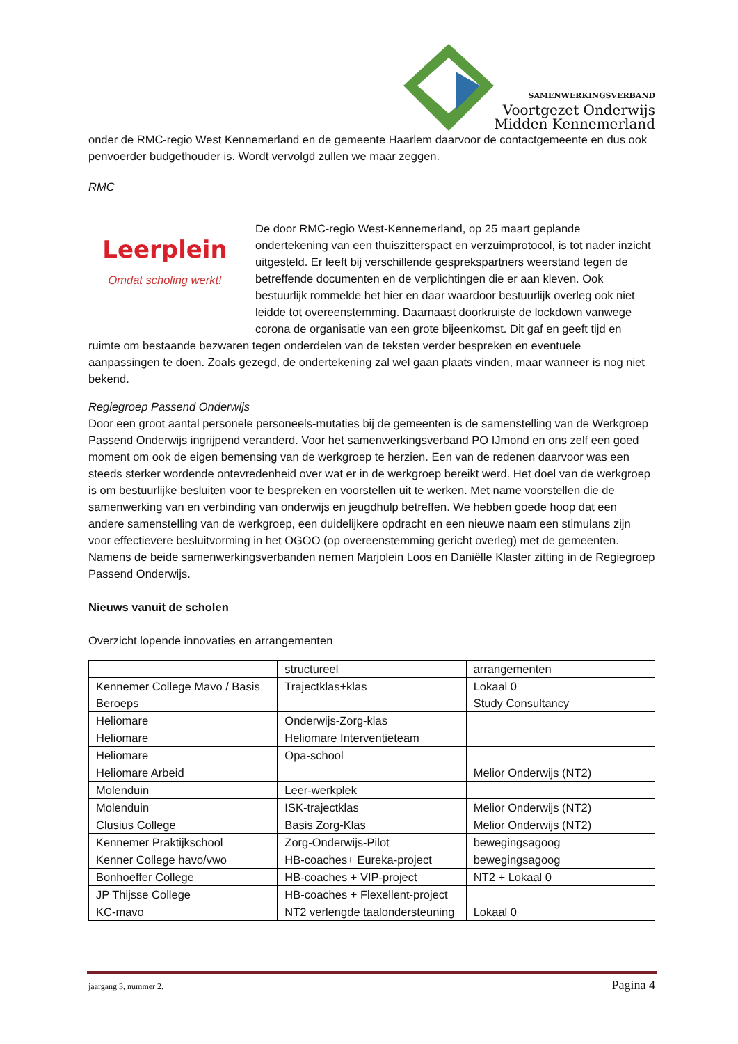SAMENWERKINGSVERBAND
Voortgezet Onderwijs
Midden Kennemerland
onder de RMC-regio West Kennemerland en de gemeente Haarlem daarvoor de contactgemeente en dus ook penvoerder budgethouder is. Wordt vervolgd zullen we maar zeggen.
RMC
Leerplein
Omdat scholing werkt!
De door RMC-regio West-Kennemerland, op 25 maart geplande ondertekening van een thuiszitterspact en verzuimprotocol, is tot nader inzicht uitgesteld. Er leeft bij verschillende gesprekspartners weerstand tegen de betreffende documenten en de verplichtingen die er aan kleven. Ook bestuurlijk rommelde het hier en daar waardoor bestuurlijk overleg ook niet leidde tot overeenstemming. Daarnaast doorkruiste de lockdown vanwege corona de organisatie van een grote bijeenkomst. Dit gaf en geeft tijd en ruimte om bestaande bezwaren tegen onderdelen van de teksten verder bespreken en eventuele aanpassingen te doen. Zoals gezegd, de ondertekening zal wel gaan plaats vinden, maar wanneer is nog niet bekend.
Regiegroep Passend Onderwijs
Door een groot aantal personele personeels-mutaties bij de gemeenten is de samenstelling van de Werkgroep Passend Onderwijs ingrijpend veranderd. Voor het samenwerkingsverband PO IJmond en ons zelf een goed moment om ook de eigen bemensing van de werkgroep te herzien. Een van de redenen daarvoor was een steeds sterker wordende ontevredenheid over wat er in de werkgroep bereikt werd. Het doel van de werkgroep is om bestuurlijke besluiten voor te bespreken en voorstellen uit te werken. Met name voorstellen die de samenwerking van en verbinding van onderwijs en jeugdhulp betreffen. We hebben goede hoop dat een andere samenstelling van de werkgroep, een duidelijkere opdracht en een nieuwe naam een stimulans zijn voor effectievere besluitvorming in het OGOO (op overeenstemming gericht overleg) met de gemeenten. Namens de beide samenwerkingsverbanden nemen Marjolein Loos en Daniëlle Klaster zitting in de Regiegroep Passend Onderwijs.
Nieuws vanuit de scholen
Overzicht lopende innovaties en arrangementen
| | structureel | arrangementen |
| Kennemer College Mavo / Basis Beroeps | Trajectklas+klas | Lokaal 0 Study Consultancy |
| Heliomare | Onderwijs-Zorg-klas | |
| Heliomare | Heliomare Interventieteam | |
| Heliomare | Opa-school | |
| Heliomare Arbeid | | Melior Onderwijs (NT2) |
| Molenduin | Leer-werkplek | |
| Molenduin | ISK-trajectklas | Melior Onderwijs (NT2) |
| Clusius College | Basis Zorg-Klas | Melior Onderwijs (NT2) |
| Kennemer Praktijkschool | Zorg-Onderwijs-Pilot | bewegingsagoog |
| Kenner College havo/vwo | HB-coaches+ Eureka-project | bewegingsagoog |
| Bonhoeffer College | HB-coaches + VIP-project | NT2 + Lokaal 0 |
| JP Thijsse College | HB-coaches + Flexellent-project | |
| KC-mavo | NT2 verlengde taalondersteuning | Lokaal 0 |
jaargang 3, nummer 2. Pagina 4